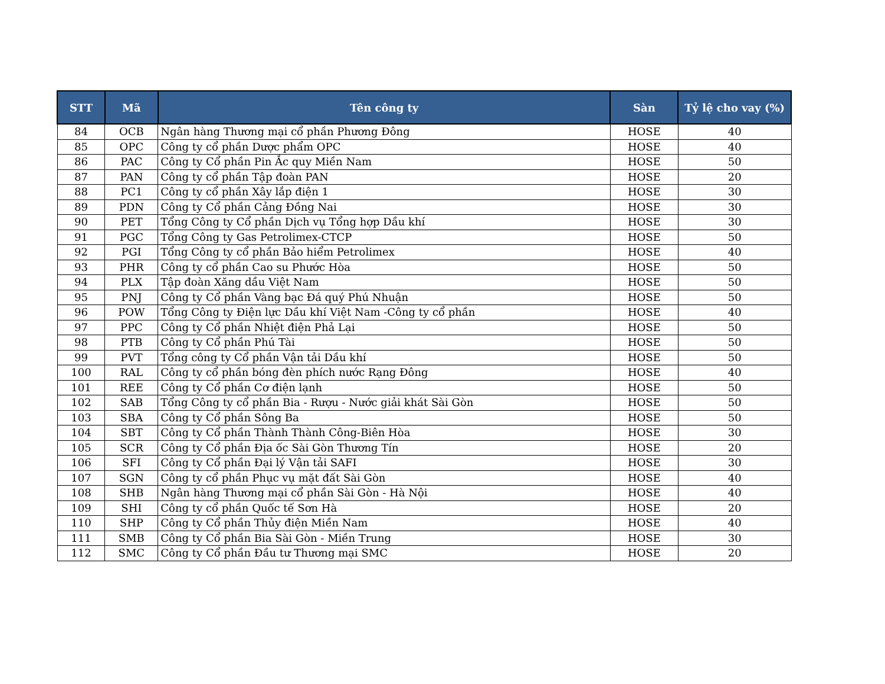| STT | Mã | Tên công ty | Sàn | Tỷ lệ cho vay (%) |
| --- | --- | --- | --- | --- |
| 84 | OCB | Ngân hàng Thương mại cổ phần Phương Đông | HOSE | 40 |
| 85 | OPC | Công ty cổ phần Dược phẩm OPC | HOSE | 40 |
| 86 | PAC | Công ty Cổ phần Pin Ắc quy Miền Nam | HOSE | 50 |
| 87 | PAN | Công ty cổ phần Tập đoàn PAN | HOSE | 20 |
| 88 | PC1 | Công ty cổ phần Xây lắp điện 1 | HOSE | 30 |
| 89 | PDN | Công ty Cổ phần Cảng Đồng Nai | HOSE | 30 |
| 90 | PET | Tổng Công ty Cổ phần Dịch vụ Tổng hợp Dầu khí | HOSE | 30 |
| 91 | PGC | Tổng Công ty Gas Petrolimex-CTCP | HOSE | 50 |
| 92 | PGI | Tổng Công ty cổ phần Bảo hiểm Petrolimex | HOSE | 40 |
| 93 | PHR | Công ty cổ phần Cao su Phước Hòa | HOSE | 50 |
| 94 | PLX | Tập đoàn Xăng dầu Việt Nam | HOSE | 50 |
| 95 | PNJ | Công ty Cổ phần Vàng bạc Đá quý Phú Nhuận | HOSE | 50 |
| 96 | POW | Tổng Công ty Điện lực Dầu khí Việt Nam -Công ty cổ phần | HOSE | 40 |
| 97 | PPC | Công ty Cổ phần Nhiệt điện Phả Lại | HOSE | 50 |
| 98 | PTB | Công ty Cổ phần Phú Tài | HOSE | 50 |
| 99 | PVT | Tổng công ty Cổ phần Vận tải Dầu khí | HOSE | 50 |
| 100 | RAL | Công ty cổ phần bóng đèn phích nước Rạng Đông | HOSE | 40 |
| 101 | REE | Công ty Cổ phần Cơ điện lạnh | HOSE | 50 |
| 102 | SAB | Tổng Công ty cổ phần Bia - Rượu - Nước giải khát Sài Gòn | HOSE | 50 |
| 103 | SBA | Công ty Cổ phần Sông Ba | HOSE | 50 |
| 104 | SBT | Công ty Cổ phần Thành Thành Công-Biên Hòa | HOSE | 30 |
| 105 | SCR | Công ty Cổ phần Địa ốc Sài Gòn Thương Tín | HOSE | 20 |
| 106 | SFI | Công ty Cổ phần Đại lý Vận tải SAFI | HOSE | 30 |
| 107 | SGN | Công ty cổ phần Phục vụ mặt đất Sài Gòn | HOSE | 40 |
| 108 | SHB | Ngân hàng Thương mại cổ phần Sài Gòn - Hà Nội | HOSE | 40 |
| 109 | SHI | Công ty cổ phần Quốc tế Sơn Hà | HOSE | 20 |
| 110 | SHP | Công ty Cổ phần Thủy điện Miền Nam | HOSE | 40 |
| 111 | SMB | Công ty Cổ phần Bia Sài Gòn - Miền Trung | HOSE | 30 |
| 112 | SMC | Công ty Cổ phần Đầu tư Thương mại SMC | HOSE | 20 |